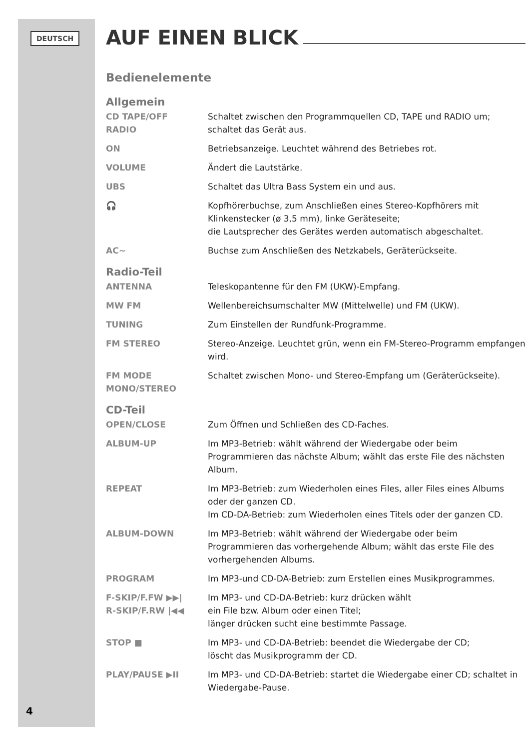DEUTSCH
AUF EINEN BLICK
Bedienelemente
Allgemein
CD TAPE/OFF
RADIO
Schaltet zwischen den Programmquellen CD, TAPE und RADIO um; schaltet das Gerät aus.
ON Betriebsanzeige. Leuchtet während des Betriebes rot.
VOLUME Ändert die Lautstärke.
UBS Schaltet das Ultra Bass System ein und aus.
🎧 Kopfhörerbuchse, zum Anschließen eines Stereo-Kopfhörers mit Klinkenstecker (ø 3,5 mm), linke Geräteseite;
die Lautsprecher des Gerätes werden automatisch abgeschaltet.
AC~ Buchse zum Anschließen des Netzkabels, Geräterückseite.
Radio-Teil
ANTENNA Teleskopantenne für den FM (UKW)-Empfang.
MW FM Wellenbereichsumschalter MW (Mittelwelle) und FM (UKW).
TUNING Zum Einstellen der Rundfunk-Programme.
FM STEREO Stereo-Anzeige. Leuchtet grün, wenn ein FM-Stereo-Programm empfangen wird.
FM MODE
MONO/STEREO
Schaltet zwischen Mono- und Stereo-Empfang um (Geräterückseite).
CD-Teil
OPEN/CLOSE Zum Öffnen und Schließen des CD-Faches.
ALBUM-UP Im MP3-Betrieb: wählt während der Wiedergabe oder beim Programmieren das nächste Album; wählt das erste File des nächsten Album.
REPEAT Im MP3-Betrieb: zum Wiederholen eines Files, aller Files eines Albums oder der ganzen CD.
Im CD-DA-Betrieb: zum Wiederholen eines Titels oder der ganzen CD.
ALBUM-DOWN Im MP3-Betrieb: wählt während der Wiedergabe oder beim Programmieren das vorhergehende Album; wählt das erste File des vorhergehenden Albums.
PROGRAM Im MP3-und CD-DA-Betrieb: zum Erstellen eines Musikprogrammes.
F-SKIP/F.FW ▶▶|
R-SKIP/F.RW |◀◀
Im MP3- und CD-DA-Betrieb: kurz drücken wählt
ein File bzw. Album oder einen Titel;
länger drücken sucht eine bestimmte Passage.
STOP ■ Im MP3- und CD-DA-Betrieb: beendet die Wiedergabe der CD;
löscht das Musikprogramm der CD.
PLAY/PAUSE ▶II Im MP3- und CD-DA-Betrieb: startet die Wiedergabe einer CD; schaltet in Wiedergabe-Pause.
4